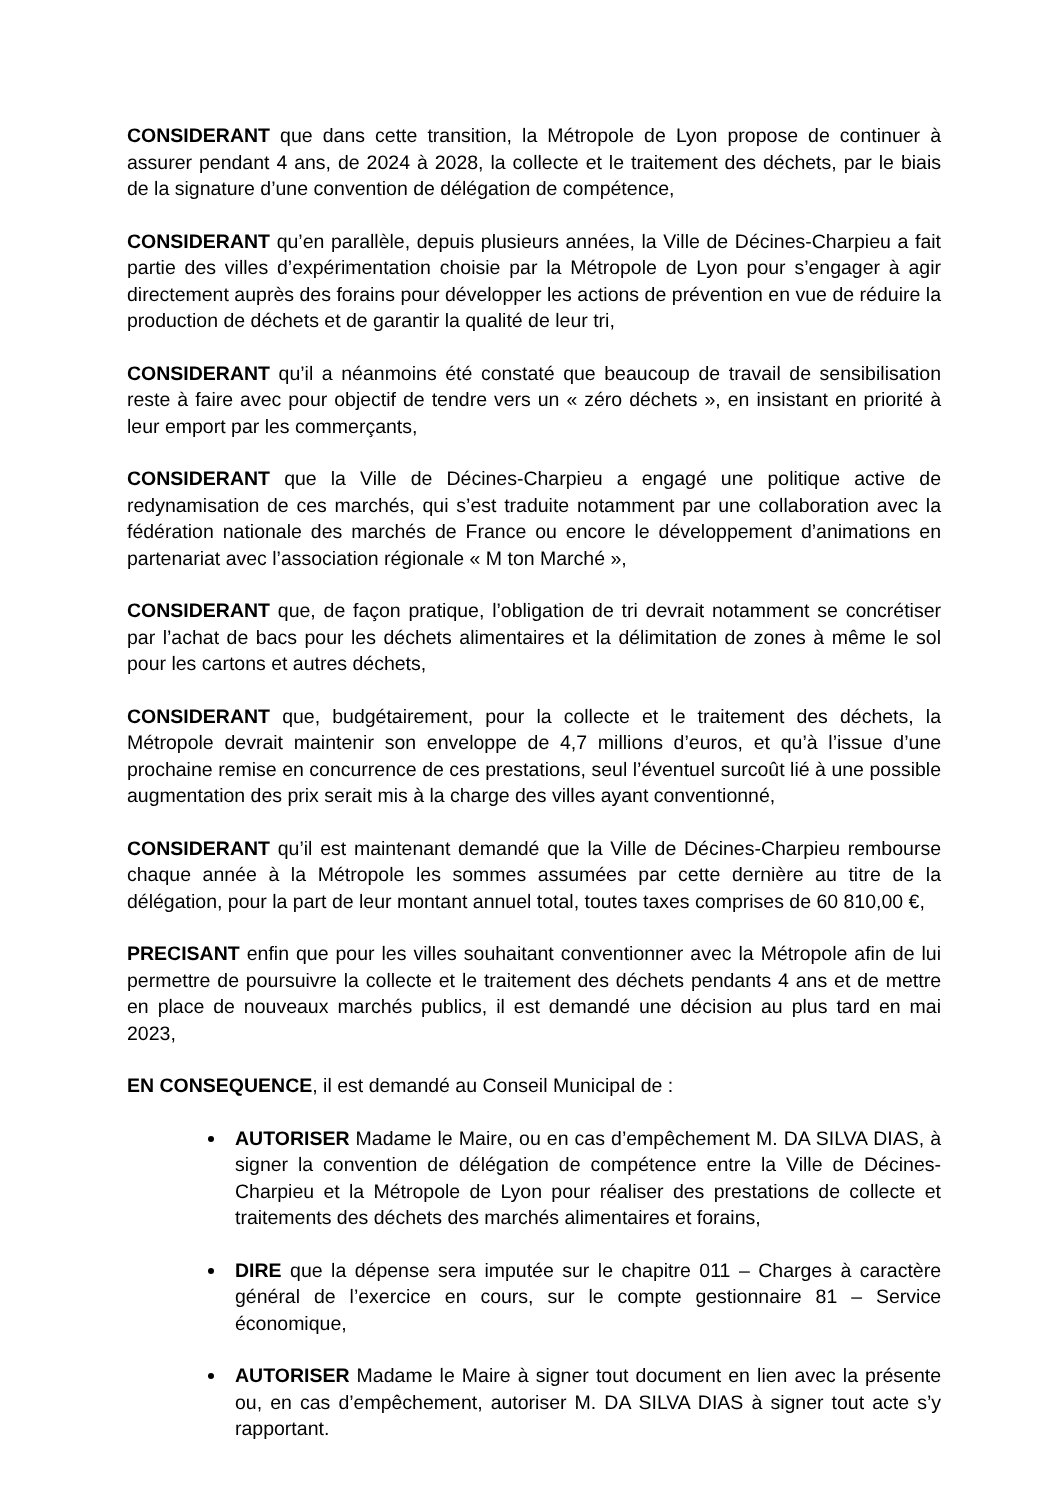CONSIDERANT que dans cette transition, la Métropole de Lyon propose de continuer à assurer pendant 4 ans, de 2024 à 2028, la collecte et le traitement des déchets, par le biais de la signature d’une convention de délégation de compétence,
CONSIDERANT qu’en parallèle, depuis plusieurs années, la Ville de Décines-Charpieu a fait partie des villes d’expérimentation choisie par la Métropole de Lyon pour s’engager à agir directement auprès des forains pour développer les actions de prévention en vue de réduire la production de déchets et de garantir la qualité de leur tri,
CONSIDERANT qu’il a néanmoins été constaté que beaucoup de travail de sensibilisation reste à faire avec pour objectif de tendre vers un « zéro déchets », en insistant en priorité à leur emport par les commerçants,
CONSIDERANT que la Ville de Décines-Charpieu a engagé une politique active de redynamisation de ces marchés, qui s’est traduite notamment par une collaboration avec la fédération nationale des marchés de France ou encore le développement d’animations en partenariat avec l’association régionale « M ton Marché »,
CONSIDERANT que, de façon pratique, l’obligation de tri devrait notamment se concrétiser par l’achat de bacs pour les déchets alimentaires et la délimitation de zones à même le sol pour les cartons et autres déchets,
CONSIDERANT que, budgétairement, pour la collecte et le traitement des déchets, la Métropole devrait maintenir son enveloppe de 4,7 millions d’euros, et qu’à l’issue d’une prochaine remise en concurrence de ces prestations, seul l’éventuel surcoût lié à une possible augmentation des prix serait mis à la charge des villes ayant conventionné,
CONSIDERANT qu’il est maintenant demandé que la Ville de Décines-Charpieu rembourse chaque année à la Métropole les sommes assumées par cette dernière au titre de la délégation, pour la part de leur montant annuel total, toutes taxes comprises de 60 810,00 €,
PRECISANT enfin que pour les villes souhaitant conventionner avec la Métropole afin de lui permettre de poursuivre la collecte et le traitement des déchets pendants 4 ans et de mettre en place de nouveaux marchés publics, il est demandé une décision au plus tard en mai 2023,
EN CONSEQUENCE, il est demandé au Conseil Municipal de :
AUTORISER Madame le Maire, ou en cas d’empêchement M. DA SILVA DIAS, à signer la convention de délégation de compétence entre la Ville de Décines-Charpieu et la Métropole de Lyon pour réaliser des prestations de collecte et traitements des déchets des marchés alimentaires et forains,
DIRE que la dépense sera imputée sur le chapitre 011 – Charges à caractère général de l’exercice en cours, sur le compte gestionnaire 81 – Service économique,
AUTORISER Madame le Maire à signer tout document en lien avec la présente ou, en cas d’empêchement, autoriser M. DA SILVA DIAS à signer tout acte s’y rapportant.